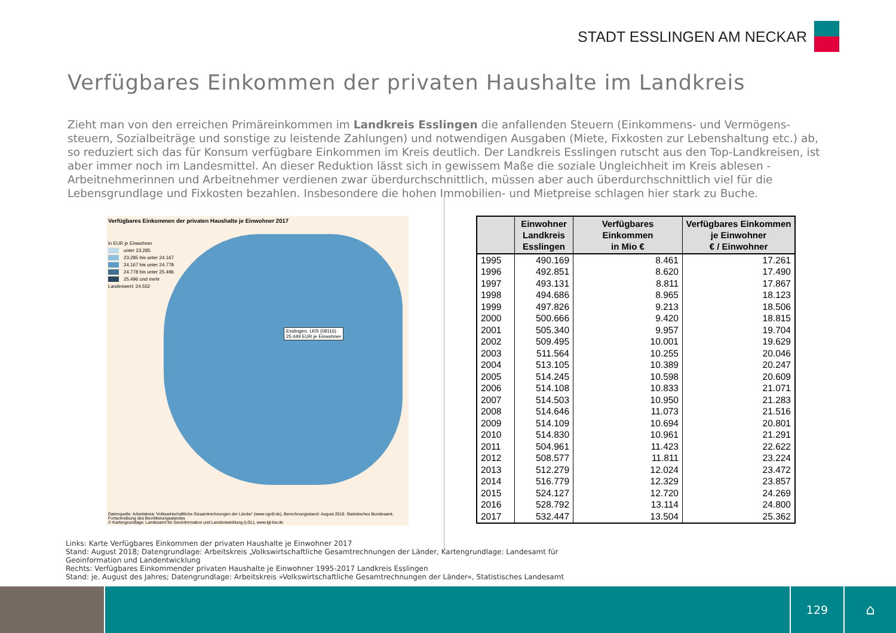STADT ESSLINGEN AM NECKAR
Verfügbares Einkommen der privaten Haushalte im Landkreis
Zieht man von den erreichen Primäreinkommen im Landkreis Esslingen die anfallenden Steuern (Einkommens- und Vermögens-steuern, Sozialbeiträge und sonstige zu leistende Zahlungen) und notwendigen Ausgaben (Miete, Fixkosten zur Lebenshaltung etc.) ab, so reduziert sich das für Konsum verfügbare Einkommen im Kreis deutlich. Der Landkreis Esslingen rutscht aus den Top-Landkreisen, ist aber immer noch im Landesmittel. An dieser Reduktion lässt sich in gewissem Maße die soziale Ungleichheit im Kreis ablesen - Arbeitnehmerinnen und Arbeitnehmer verdienen zwar überdurchschnittlich, müssen aber auch überdurchschnittlich viel für die Lebensgrundlage und Fixkosten bezahlen. Insbesondere die hohen Immobilien- und Mietpreise schlagen hier stark zu Buche.
Verfügbares Einkommen der privaten Haushalte je Einwohner 2017
in EUR je Einwohner
unter 23.285
23.285 bis unter 24.167
24.167 bis unter 24.778
24.778 bis unter 25.496
25.496 und mehr
Landeswert: 24.552
Esslingen, LKR (08116)
25.449 EUR je Einwohner
Datenquelle: Arbeitskreis 'Volkswirtschaftliche Gesamtrechnungen der Länder' (www.vgrdl.de), Berechnungsstand: August 2018. Statistisches Bundesamt, Fortschreibung des Bevölkerungsstandes
© Kartengrundlage: Landesamt für Geoinformation und Landentwicklung (LGL), www.lgl-bw.de
| | Einwohner Landkreis Esslingen | Verfügbares Einkommen in Mio € | Verfügbares Einkommen je Einwohner € / Einwohner |
| --- | --- | --- | --- |
| 1995 | 490.169 | 8.461 | 17.261 |
| 1996 | 492.851 | 8.620 | 17.490 |
| 1997 | 493.131 | 8.811 | 17.867 |
| 1998 | 494.686 | 8.965 | 18.123 |
| 1999 | 497.826 | 9.213 | 18.506 |
| 2000 | 500.666 | 9.420 | 18.815 |
| 2001 | 505.340 | 9.957 | 19.704 |
| 2002 | 509.495 | 10.001 | 19.629 |
| 2003 | 511.564 | 10.255 | 20.046 |
| 2004 | 513.105 | 10.389 | 20.247 |
| 2005 | 514.245 | 10.598 | 20.609 |
| 2006 | 514.108 | 10.833 | 21.071 |
| 2007 | 514.503 | 10.950 | 21.283 |
| 2008 | 514.646 | 11.073 | 21.516 |
| 2009 | 514.109 | 10.694 | 20.801 |
| 2010 | 514.830 | 10.961 | 21.291 |
| 2011 | 504.961 | 11.423 | 22.622 |
| 2012 | 508.577 | 11.811 | 23.224 |
| 2013 | 512.279 | 12.024 | 23.472 |
| 2014 | 516.779 | 12.329 | 23.857 |
| 2015 | 524.127 | 12.720 | 24.269 |
| 2016 | 528.792 | 13.114 | 24.800 |
| 2017 | 532.447 | 13.504 | 25.362 |
Links: Karte Verfügbares Einkommen der privaten Haushalte je Einwohner 2017
Stand: August 2018; Datengrundlage: Arbeitskreis „Volkswirtschaftliche Gesamtrechnungen der Länder, Kartengrundlage: Landesamt für
Geoinformation und Landentwicklung
Rechts: Verfügbares Einkommender privaten Haushalte je Einwohner 1995-2017 Landkreis Esslingen
Stand: je. August des Jahres; Datengrundlage: Arbeitskreis »Volkswirtschaftliche Gesamtrechnungen der Länder«, Statistisches Landesamt
129
⌂